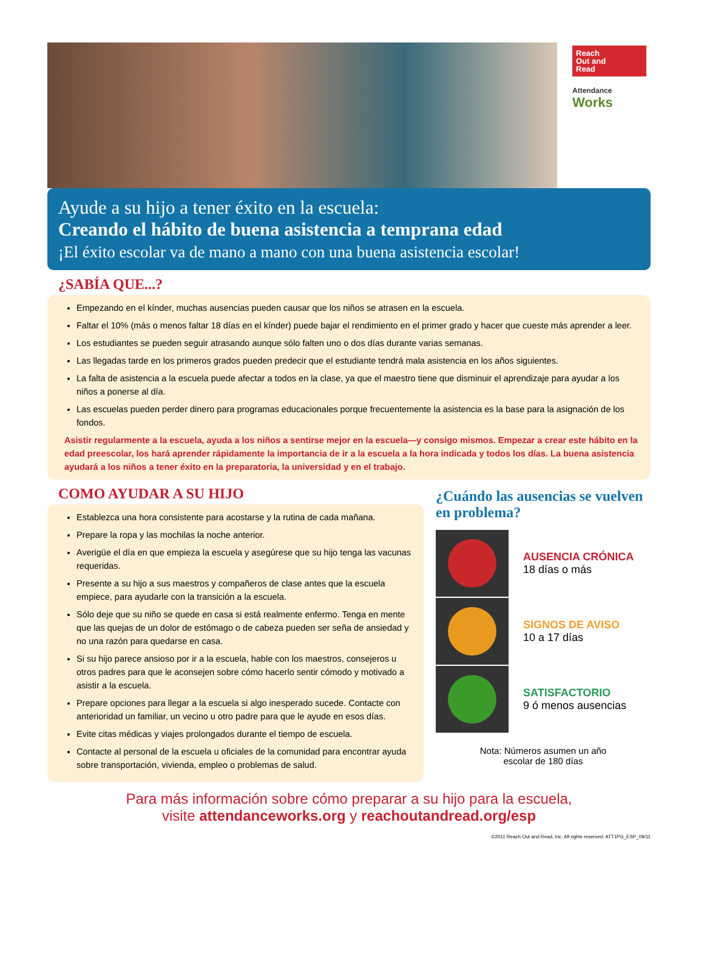Reach
Out and
Read
Attendance
Works
Ayude a su hijo a tener éxito en la escuela:
Creando el hábito de buena asistencia a temprana edad
¡El éxito escolar va de mano a mano con una buena asistencia escolar!
¿SABÍA QUE...?
Empezando en el kínder, muchas ausencias pueden causar que los niños se atrasen en la escuela.
Faltar el 10% (más o menos faltar 18 días en el kínder) puede bajar el rendimiento en el primer grado y hacer que cueste más aprender a leer.
Los estudiantes se pueden seguir atrasando aunque sólo falten uno o dos días durante varias semanas.
Las llegadas tarde en los primeros grados pueden predecir que el estudiante tendrá mala asistencia en los años siguientes.
La falta de asistencia a la escuela puede afectar a todos en la clase, ya que el maestro tiene que disminuir el aprendizaje para ayudar a los niños a ponerse al día.
Las escuelas pueden perder dinero para programas educacionales porque frecuentemente la asistencia es la base para la asignación de los fondos.
Asistir regularmente a la escuela, ayuda a los niños a sentirse mejor en la escuela—y consigo mismos. Empezar a crear este hábito en la edad preescolar, los hará aprender rápidamente la importancia de ir a la escuela a la hora indicada y todos los días. La buena asistencia ayudará a los niños a tener éxito en la preparatoria, la universidad y en el trabajo.
COMO AYUDAR A SU HIJO
Establezca una hora consistente para acostarse y la rutina de cada mañana.
Prepare la ropa y las mochilas la noche anterior.
Averigüe el día en que empieza la escuela y asegúrese que su hijo tenga las vacunas requeridas.
Presente a su hijo a sus maestros y compañeros de clase antes que la escuela empiece, para ayudarle con la transición a la escuela.
Sólo deje que su niño se quede en casa si está realmente enfermo. Tenga en mente que las quejas de un dolor de estómago o de cabeza pueden ser seña de ansiedad y no una razón para quedarse en casa.
Si su hijo parece ansioso por ir a la escuela, hable con los maestros, consejeros u otros padres para que le aconsejen sobre cómo hacerlo sentir cómodo y motivado a asistir a la escuela.
Prepare opciones para llegar a la escuela si algo inesperado sucede. Contacte con anterioridad un familiar, un vecino u otro padre para que le ayude en esos días.
Evite citas médicas y viajes prolongados durante el tiempo de escuela.
Contacte al personal de la escuela u oficiales de la comunidad para encontrar ayuda sobre transportación, vivienda, empleo o problemas de salud.
¿Cuándo las ausencias se vuelven en problema?
AUSENCIA CRÓNICA
18 días o más
SIGNOS DE AVISO
10 a 17 días
SATISFACTORIO
9 ó menos ausencias
Nota: Números asumen un año
escolar de 180 días
Para más información sobre cómo preparar a su hijo para la escuela,
visite attendanceworks.org y reachoutandread.org/esp
©2011 Reach Out and Read, Inc. All rights reserved. ATT1PG_ESP_09/11